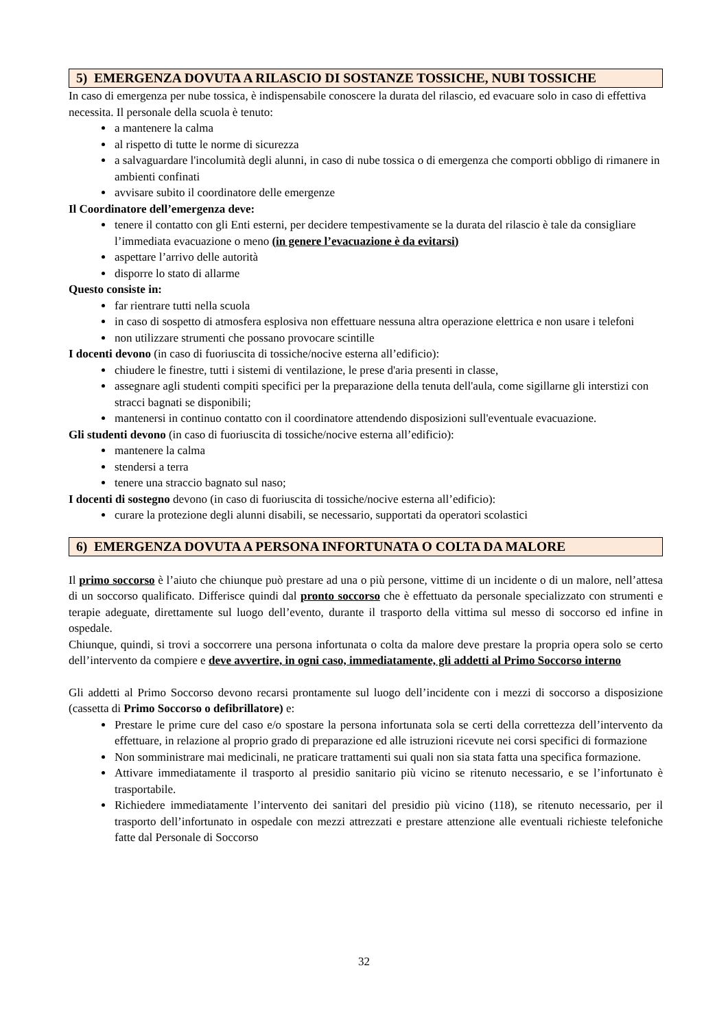5) EMERGENZA DOVUTA A RILASCIO DI SOSTANZE TOSSICHE, NUBI TOSSICHE
In caso di emergenza per nube tossica, è indispensabile conoscere la durata del rilascio, ed evacuare solo in caso di effettiva necessita. Il personale della scuola è tenuto:
a mantenere la calma
al rispetto di tutte le norme di sicurezza
a salvaguardare l'incolumità degli alunni, in caso di nube tossica o di emergenza che comporti obbligo di rimanere in ambienti confinati
avvisare subito il coordinatore delle emergenze
Il Coordinatore dell’emergenza deve:
tenere il contatto con gli Enti esterni, per decidere tempestivamente se la durata del rilascio è tale da consigliare l’immediata evacuazione o meno (in genere l’evacuazione è da evitarsi)
aspettare l’arrivo delle autorità
disporre lo stato di allarme
Questo consiste in:
far rientrare tutti nella scuola
in caso di sospetto di atmosfera esplosiva non effettuare nessuna altra operazione elettrica e non usare i telefoni
non utilizzare strumenti che possano provocare scintille
I docenti devono (in caso di fuoriuscita di tossiche/nocive esterna all’edificio):
chiudere le finestre, tutti i sistemi di ventilazione, le prese d'aria presenti in classe,
assegnare agli studenti compiti specifici per la preparazione della tenuta dell'aula, come sigillarne gli interstizi con stracci bagnati se disponibili;
mantenersi in continuo contatto con il coordinatore attendendo disposizioni sull'eventuale evacuazione.
Gli studenti devono (in caso di fuoriuscita di tossiche/nocive esterna all’edificio):
mantenere la calma
stendersi a terra
tenere una straccio bagnato sul naso;
I docenti di sostegno devono (in caso di fuoriuscita di tossiche/nocive esterna all’edificio):
curare la protezione degli alunni disabili, se necessario, supportati da operatori scolastici
6) EMERGENZA DOVUTA A PERSONA INFORTUNATA O COLTA DA MALORE
Il primo soccorso è l’aiuto che chiunque può prestare ad una o più persone, vittime di un incidente o di un malore, nell’attesa di un soccorso qualificato. Differisce quindi dal pronto soccorso che è effettuato da personale specializzato con strumenti e terapie adeguate, direttamente sul luogo dell’evento, durante il trasporto della vittima sul messo di soccorso ed infine in ospedale.
Chiunque, quindi, si trovi a soccorrere una persona infortunata o colta da malore deve prestare la propria opera solo se certo dell’intervento da compiere e deve avvertire, in ogni caso, immediatamente, gli addetti al Primo Soccorso interno
Gli addetti al Primo Soccorso devono recarsi prontamente sul luogo dell’incidente con i mezzi di soccorso a disposizione (cassetta di Primo Soccorso o defibrillatore) e:
Prestare le prime cure del caso e/o spostare la persona infortunata sola se certi della correttezza dell’intervento da effettuare, in relazione al proprio grado di preparazione ed alle istruzioni ricevute nei corsi specifici di formazione
Non somministrare mai medicinali, ne praticare trattamenti sui quali non sia stata fatta una specifica formazione.
Attivare immediatamente il trasporto al presidio sanitario più vicino se ritenuto necessario, e se l’infortunato è trasportabile.
Richiedere immediatamente l’intervento dei sanitari del presidio più vicino (118), se ritenuto necessario, per il trasporto dell’infortunato in ospedale con mezzi attrezzati e prestare attenzione alle eventuali richieste telefoniche fatte dal Personale di Soccorso
32